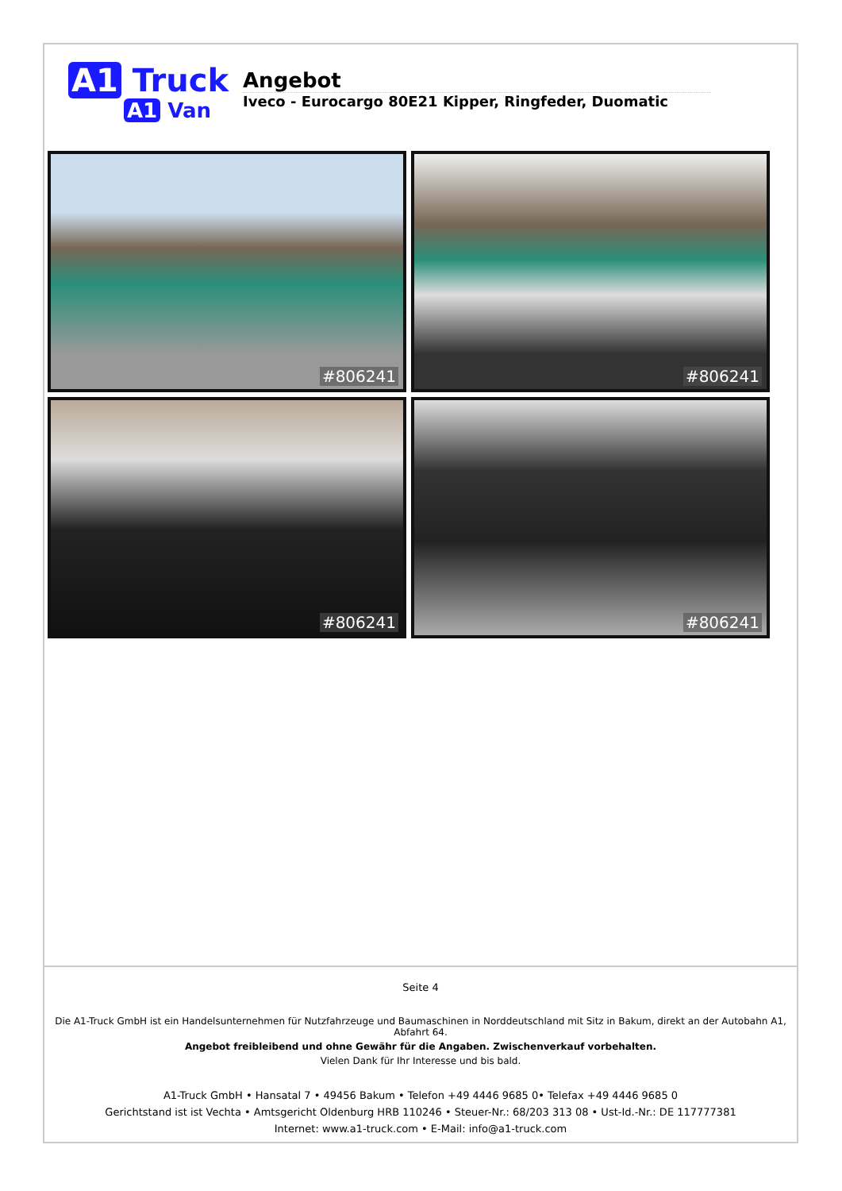A1 Truck
A1 Van
Angebot
Iveco - Eurocargo 80E21 Kipper, Ringfeder, Duomatic
#806241
#806241
#806241
#806241
Seite 4
Die A1-Truck GmbH ist ein Handelsunternehmen für Nutzfahrzeuge und Baumaschinen in Norddeutschland mit Sitz in Bakum, direkt an der Autobahn A1, Abfahrt 64.
Angebot freibleibend und ohne Gewähr für die Angaben. Zwischenverkauf vorbehalten.
Vielen Dank für Ihr Interesse und bis bald.
A1-Truck GmbH • Hansatal 7 • 49456 Bakum • Telefon +49 4446 9685 0• Telefax +49 4446 9685 0
Gerichtstand ist ist Vechta • Amtsgericht Oldenburg HRB 110246 • Steuer-Nr.: 68/203 313 08 • Ust-Id.-Nr.: DE 117777381
Internet: www.a1-truck.com • E-Mail: info@a1-truck.com